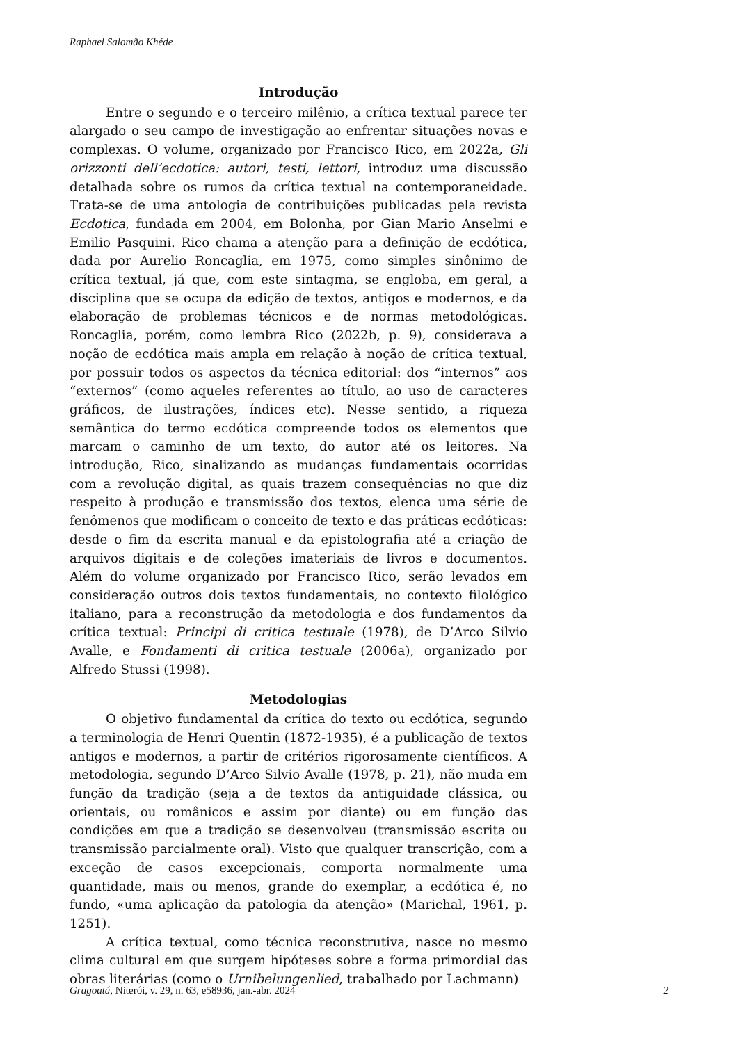Raphael Salomão Khéde
Introdução
Entre o segundo e o terceiro milênio, a crítica textual parece ter alargado o seu campo de investigação ao enfrentar situações novas e complexas. O volume, organizado por Francisco Rico, em 2022a, Gli orizzonti dell’ecdotica: autori, testi, lettori, introduz uma discussão detalhada sobre os rumos da crítica textual na contemporaneidade. Trata-se de uma antologia de contribuições publicadas pela revista Ecdotica, fundada em 2004, em Bolonha, por Gian Mario Anselmi e Emilio Pasquini. Rico chama a atenção para a definição de ecdótica, dada por Aurelio Roncaglia, em 1975, como simples sinônimo de crítica textual, já que, com este sintagma, se engloba, em geral, a disciplina que se ocupa da edição de textos, antigos e modernos, e da elaboração de problemas técnicos e de normas metodológicas. Roncaglia, porém, como lembra Rico (2022b, p. 9), considerava a noção de ecdótica mais ampla em relação à noção de crítica textual, por possuir todos os aspectos da técnica editorial: dos “internos” aos “externos” (como aqueles referentes ao título, ao uso de caracteres gráficos, de ilustrações, índices etc). Nesse sentido, a riqueza semântica do termo ecdótica compreende todos os elementos que marcam o caminho de um texto, do autor até os leitores. Na introdução, Rico, sinalizando as mudanças fundamentais ocorridas com a revolução digital, as quais trazem consequências no que diz respeito à produção e transmissão dos textos, elenca uma série de fenômenos que modificam o conceito de texto e das práticas ecdóticas: desde o fim da escrita manual e da epistolografia até a criação de arquivos digitais e de coleções imateriais de livros e documentos. Além do volume organizado por Francisco Rico, serão levados em consideração outros dois textos fundamentais, no contexto filológico italiano, para a reconstrução da metodologia e dos fundamentos da crítica textual: Principi di critica testuale (1978), de D’Arco Silvio Avalle, e Fondamenti di critica testuale (2006a), organizado por Alfredo Stussi (1998).
Metodologias
O objetivo fundamental da crítica do texto ou ecdótica, segundo a terminologia de Henri Quentin (1872-1935), é a publicação de textos antigos e modernos, a partir de critérios rigorosamente científicos. A metodologia, segundo D’Arco Silvio Avalle (1978, p. 21), não muda em função da tradição (seja a de textos da antiguidade clássica, ou orientais, ou românicos e assim por diante) ou em função das condições em que a tradição se desenvolveu (transmissão escrita ou transmissão parcialmente oral). Visto que qualquer transcrição, com a exceção de casos excepcionais, comporta normalmente uma quantidade, mais ou menos, grande do exemplar, a ecdótica é, no fundo, «uma aplicação da patologia da atenção» (Marichal, 1961, p. 1251).
A crítica textual, como técnica reconstrutiva, nasce no mesmo clima cultural em que surgem hipóteses sobre a forma primordial das obras literárias (como o Urnibelungenlied, trabalhado por Lachmann)
Gragoatá, Niterói, v. 29, n. 63, e58936, jan.-abr. 2024 2